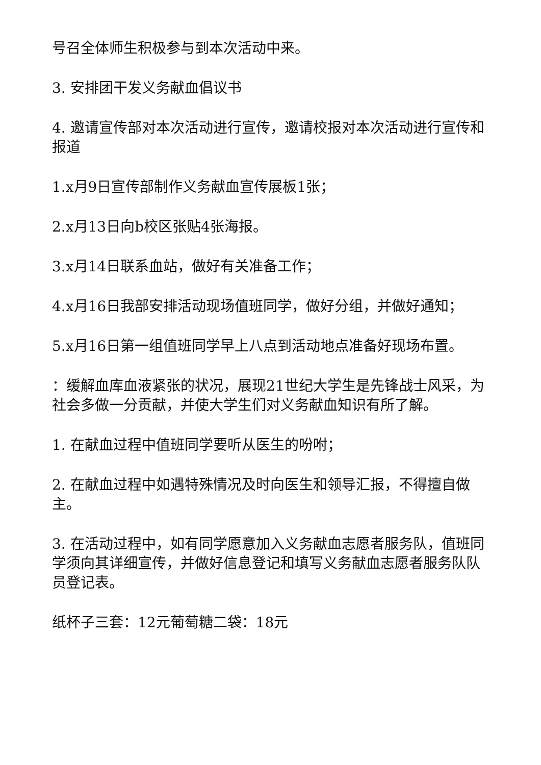号召全体师生积极参与到本次活动中来。
3. 安排团干发义务献血倡议书
4. 邀请宣传部对本次活动进行宣传，邀请校报对本次活动进行宣传和报道
1.x月9日宣传部制作义务献血宣传展板1张；
2.x月13日向b校区张贴4张海报。
3.x月14日联系血站，做好有关准备工作；
4.x月16日我部安排活动现场值班同学，做好分组，并做好通知；
5.x月16日第一组值班同学早上八点到活动地点准备好现场布置。
：缓解血库血液紧张的状况，展现21世纪大学生是先锋战士风采，为社会多做一分贡献，并使大学生们对义务献血知识有所了解。
1. 在献血过程中值班同学要听从医生的吩咐；
2. 在献血过程中如遇特殊情况及时向医生和领导汇报，不得擅自做主。
3. 在活动过程中，如有同学愿意加入义务献血志愿者服务队，值班同学须向其详细宣传，并做好信息登记和填写义务献血志愿者服务队队员登记表。
纸杯子三套：12元葡萄糖二袋：18元